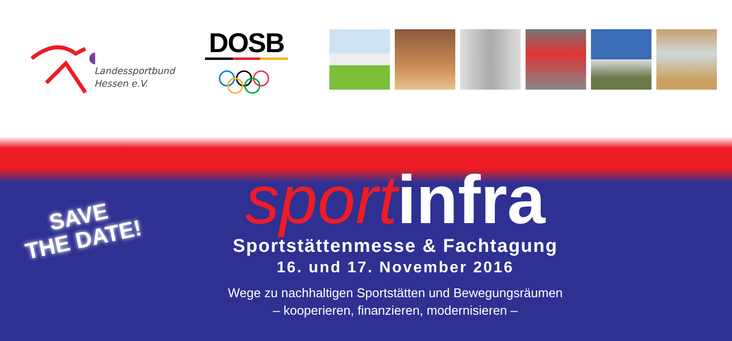Landessportbund
Hessen e.V.
DOSB
SAVE
THE DATE!
sportinfra
Sportstättenmesse & Fachtagung
16. und 17. November 2016
Wege zu nachhaltigen Sportstätten und Bewegungsräumen
– kooperieren, finanzieren, modernisieren –